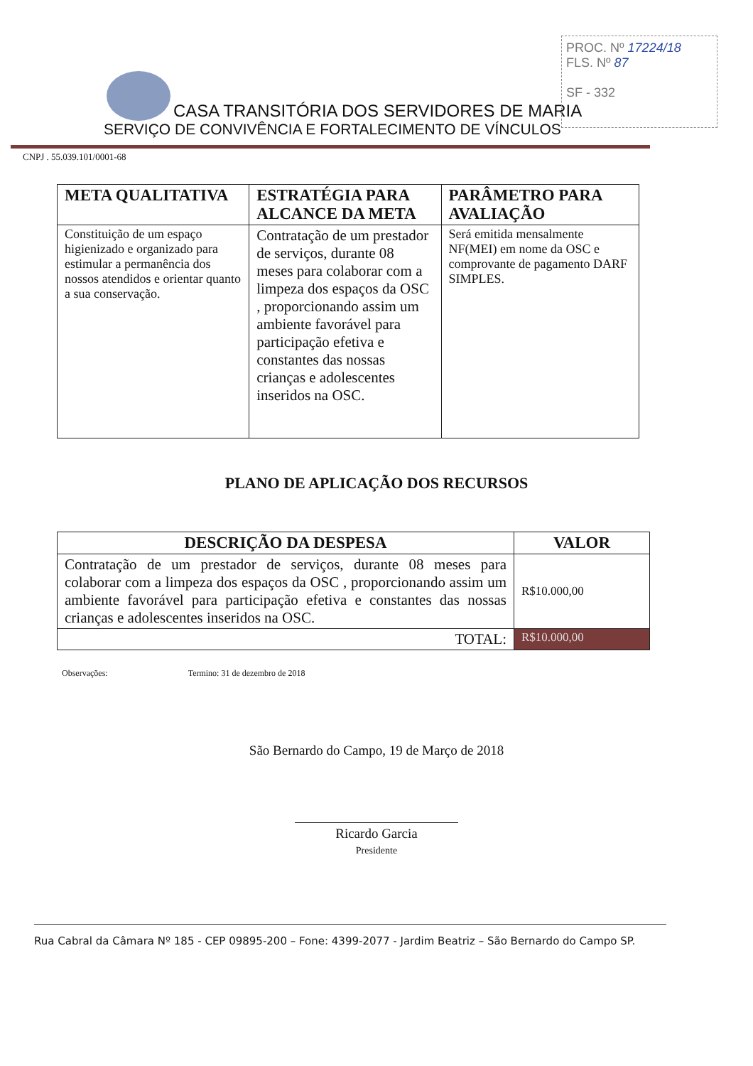PROC. Nº 17224/18
FLS. Nº 87
SF - 332
CASA TRANSITÓRIA DOS SERVIDORES DE MARIA
SERVIÇO DE CONVIVÊNCIA E FORTALECIMENTO DE VÍNCULOS
CNPJ . 55.039.101/0001-68
| META QUALITATIVA | ESTRATÉGIA PARA ALCANCE DA META | PARÂMETRO PARA AVALIAÇÃO |
| --- | --- | --- |
| Constituição de um espaço higienizado e organizado para estimular a permanência dos nossos atendidos e orientar quanto a sua conservação. | Contratação de um prestador de serviços, durante 08 meses para colaborar com a limpeza dos espaços da OSC , proporcionando assim um ambiente favorável para participação efetiva e constantes das nossas crianças e adolescentes inseridos na OSC. | Será emitida mensalmente NF(MEI) em nome da OSC e comprovante de pagamento DARF SIMPLES. |
PLANO DE APLICAÇÃO DOS RECURSOS
| DESCRIÇÃO DA DESPESA | VALOR |
| --- | --- |
| Contratação de um prestador de serviços, durante 08 meses para colaborar com a limpeza dos espaços da OSC , proporcionando assim um ambiente favorável para participação efetiva e constantes das nossas crianças e adolescentes inseridos na OSC. | R$10.000,00 |
| TOTAL: | R$10.000,00 |
Observações: Termino: 31 de dezembro de 2018
São Bernardo do Campo, 19 de Março de 2018
Ricardo Garcia
Presidente
Rua Cabral da Câmara Nº 185 - CEP 09895-200 – Fone: 4399-2077 - Jardim Beatriz – São Bernardo do Campo SP.